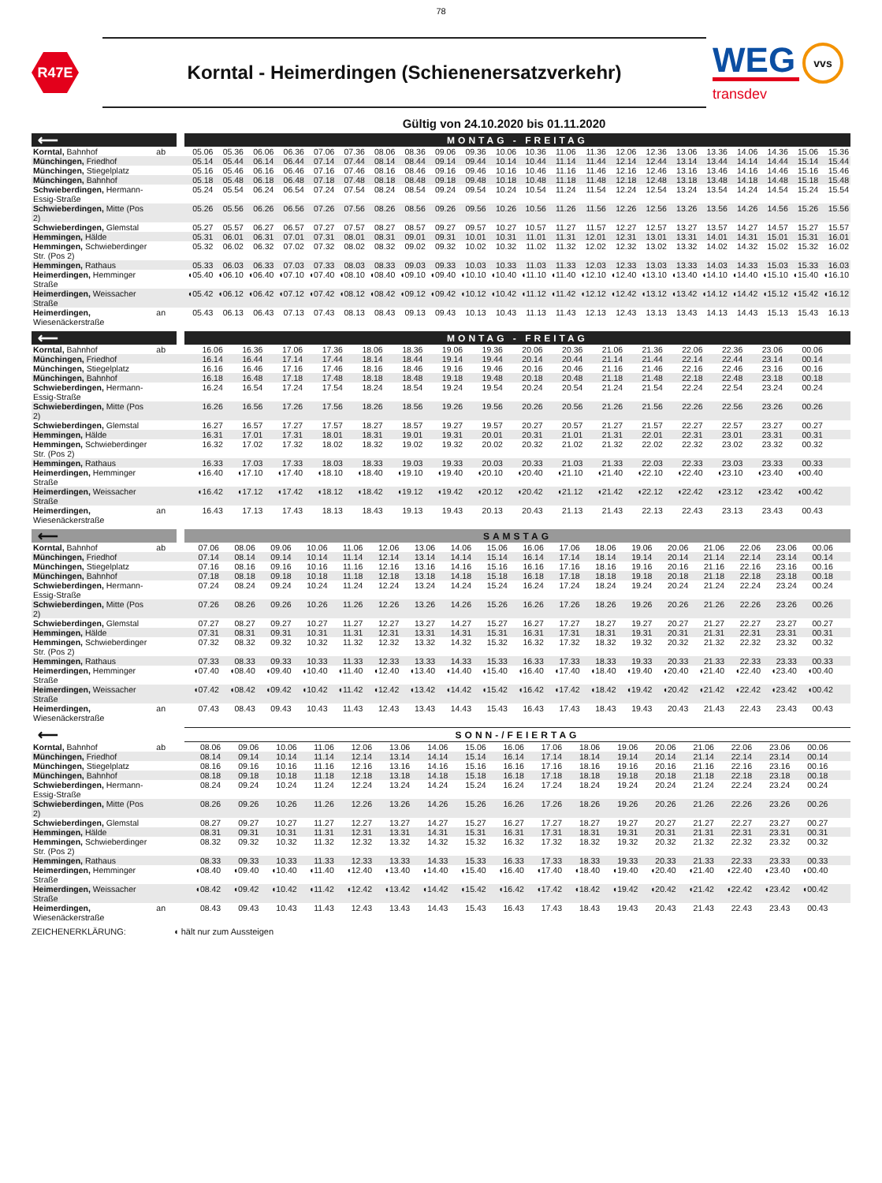78
R47E
Korntal - Heimerdingen (Schienenersatzverkehr)
WEG
transdev
vvs
Gültig von 24.10.2020 bis 01.11.2020
| ⟵ | | | MONTAG - FREITAG | | | | | | | | | | | | | | | | | | | | | |
| --- | --- | --- | --- | --- | --- | --- | --- | --- | --- | --- | --- | --- | --- | --- | --- | --- | --- | --- | --- | --- | --- | --- | --- | --- |
| Korntal, Bahnhof | ab | | 05.06 | 05.36 | 06.06 | 06.36 | 07.06 | 07.36 | 08.06 | 08.36 | 09.06 | 09.36 | 10.06 | 10.36 | 11.06 | 11.36 | 12.06 | 12.36 | 13.06 | 13.36 | 14.06 | 14.36 | 15.06 | 15.36 |
| Münchingen, Friedhof | | | 05.14 | 05.44 | 06.14 | 06.44 | 07.14 | 07.44 | 08.14 | 08.44 | 09.14 | 09.44 | 10.14 | 10.44 | 11.14 | 11.44 | 12.14 | 12.44 | 13.14 | 13.44 | 14.14 | 14.44 | 15.14 | 15.44 |
| Münchingen, Stiegelplatz | | | 05.16 | 05.46 | 06.16 | 06.46 | 07.16 | 07.46 | 08.16 | 08.46 | 09.16 | 09.46 | 10.16 | 10.46 | 11.16 | 11.46 | 12.16 | 12.46 | 13.16 | 13.46 | 14.16 | 14.46 | 15.16 | 15.46 |
| Münchingen, Bahnhof | | | 05.18 | 05.48 | 06.18 | 06.48 | 07.18 | 07.48 | 08.18 | 08.48 | 09.18 | 09.48 | 10.18 | 10.48 | 11.18 | 11.48 | 12.18 | 12.48 | 13.18 | 13.48 | 14.18 | 14.48 | 15.18 | 15.48 |
| Schwieberdingen, Hermann-Essig-Straße | | | 05.24 | 05.54 | 06.24 | 06.54 | 07.24 | 07.54 | 08.24 | 08.54 | 09.24 | 09.54 | 10.24 | 10.54 | 11.24 | 11.54 | 12.24 | 12.54 | 13.24 | 13.54 | 14.24 | 14.54 | 15.24 | 15.54 |
| Schwieberdingen, Mitte (Pos 2) | | | 05.26 | 05.56 | 06.26 | 06.56 | 07.26 | 07.56 | 08.26 | 08.56 | 09.26 | 09.56 | 10.26 | 10.56 | 11.26 | 11.56 | 12.26 | 12.56 | 13.26 | 13.56 | 14.26 | 14.56 | 15.26 | 15.56 |
| Schwieberdingen, Glemstal | | | 05.27 | 05.57 | 06.27 | 06.57 | 07.27 | 07.57 | 08.27 | 08.57 | 09.27 | 09.57 | 10.27 | 10.57 | 11.27 | 11.57 | 12.27 | 12.57 | 13.27 | 13.57 | 14.27 | 14.57 | 15.27 | 15.57 |
| Hemmingen, Hälde | | | 05.31 | 06.01 | 06.31 | 07.01 | 07.31 | 08.01 | 08.31 | 09.01 | 09.31 | 10.01 | 10.31 | 11.01 | 11.31 | 12.01 | 12.31 | 13.01 | 13.31 | 14.01 | 14.31 | 15.01 | 15.31 | 16.01 |
| Hemmingen, Schwieberdinger Str. (Pos 2) | | | 05.32 | 06.02 | 06.32 | 07.02 | 07.32 | 08.02 | 08.32 | 09.02 | 09.32 | 10.02 | 10.32 | 11.02 | 11.32 | 12.02 | 12.32 | 13.02 | 13.32 | 14.02 | 14.32 | 15.02 | 15.32 | 16.02 |
| Hemmingen, Rathaus | | | 05.33 | 06.03 | 06.33 | 07.03 | 07.33 | 08.03 | 08.33 | 09.03 | 09.33 | 10.03 | 10.33 | 11.03 | 11.33 | 12.03 | 12.33 | 13.03 | 13.33 | 14.03 | 14.33 | 15.03 | 15.33 | 16.03 |
| Heimerdingen, Hemminger Straße | | | ◖05.40 | ◖06.10 | ◖06.40 | ◖07.10 | ◖07.40 | ◖08.10 | ◖08.40 | ◖09.10 | ◖09.40 | ◖10.10 | ◖10.40 | ◖11.10 | ◖11.40 | ◖12.10 | ◖12.40 | ◖13.10 | ◖13.40 | ◖14.10 | ◖14.40 | ◖15.10 | ◖15.40 | ◖16.10 |
| Heimerdingen, Weissacher Straße | | | ◖05.42 | ◖06.12 | ◖06.42 | ◖07.12 | ◖07.42 | ◖08.12 | ◖08.42 | ◖09.12 | ◖09.42 | ◖10.12 | ◖10.42 | ◖11.12 | ◖11.42 | ◖12.12 | ◖12.42 | ◖13.12 | ◖13.42 | ◖14.12 | ◖14.42 | ◖15.12 | ◖15.42 | ◖16.12 |
| Heimerdingen, Wiesenäckerstraße | an | | 05.43 | 06.13 | 06.43 | 07.13 | 07.43 | 08.13 | 08.43 | 09.13 | 09.43 | 10.13 | 10.43 | 11.13 | 11.43 | 12.13 | 12.43 | 13.13 | 13.43 | 14.13 | 14.43 | 15.13 | 15.43 | 16.13 |
| ⟵ | | | MONTAG - FREITAG | | | | | | | | | | | | | | | | | | | | | |
| --- | --- | --- | --- | --- | --- | --- | --- | --- | --- | --- | --- | --- | --- | --- | --- | --- | --- | --- | --- | --- | --- | --- | --- | --- |
| Korntal, Bahnhof | ab | | 16.06 | 16.36 | 17.06 | 17.36 | 18.06 | 18.36 | 19.06 | 19.36 | 20.06 | 20.36 | 21.06 | 21.36 | 22.06 | 22.36 | 23.06 | 00.06 | | | | | | |
| Münchingen, Friedhof | | | 16.14 | 16.44 | 17.14 | 17.44 | 18.14 | 18.44 | 19.14 | 19.44 | 20.14 | 20.44 | 21.14 | 21.44 | 22.14 | 22.44 | 23.14 | 00.14 | | | | | | |
| Münchingen, Stiegelplatz | | | 16.16 | 16.46 | 17.16 | 17.46 | 18.16 | 18.46 | 19.16 | 19.46 | 20.16 | 20.46 | 21.16 | 21.46 | 22.16 | 22.46 | 23.16 | 00.16 | | | | | | |
| Münchingen, Bahnhof | | | 16.18 | 16.48 | 17.18 | 17.48 | 18.18 | 18.48 | 19.18 | 19.48 | 20.18 | 20.48 | 21.18 | 21.48 | 22.18 | 22.48 | 23.18 | 00.18 | | | | | | |
| Schwieberdingen, Hermann-Essig-Straße | | | 16.24 | 16.54 | 17.24 | 17.54 | 18.24 | 18.54 | 19.24 | 19.54 | 20.24 | 20.54 | 21.24 | 21.54 | 22.24 | 22.54 | 23.24 | 00.24 | | | | | | |
| Schwieberdingen, Mitte (Pos 2) | | | 16.26 | 16.56 | 17.26 | 17.56 | 18.26 | 18.56 | 19.26 | 19.56 | 20.26 | 20.56 | 21.26 | 21.56 | 22.26 | 22.56 | 23.26 | 00.26 | | | | | | |
| Schwieberdingen, Glemstal | | | 16.27 | 16.57 | 17.27 | 17.57 | 18.27 | 18.57 | 19.27 | 19.57 | 20.27 | 20.57 | 21.27 | 21.57 | 22.27 | 22.57 | 23.27 | 00.27 | | | | | | |
| Hemmingen, Hälde | | | 16.31 | 17.01 | 17.31 | 18.01 | 18.31 | 19.01 | 19.31 | 20.01 | 20.31 | 21.01 | 21.31 | 22.01 | 22.31 | 23.01 | 23.31 | 00.31 | | | | | | |
| Hemmingen, Schwieberdinger Str. (Pos 2) | | | 16.32 | 17.02 | 17.32 | 18.02 | 18.32 | 19.02 | 19.32 | 20.02 | 20.32 | 21.02 | 21.32 | 22.02 | 22.32 | 23.02 | 23.32 | 00.32 | | | | | | |
| Hemmingen, Rathaus | | | 16.33 | 17.03 | 17.33 | 18.03 | 18.33 | 19.03 | 19.33 | 20.03 | 20.33 | 21.03 | 21.33 | 22.03 | 22.33 | 23.03 | 23.33 | 00.33 | | | | | | |
| Heimerdingen, Hemminger Straße | | | ◖16.40 | ◖17.10 | ◖17.40 | ◖18.10 | ◖18.40 | ◖19.10 | ◖19.40 | ◖20.10 | ◖20.40 | ◖21.10 | ◖21.40 | ◖22.10 | ◖22.40 | ◖23.10 | ◖23.40 | ◖00.40 | | | | | | |
| Heimerdingen, Weissacher Straße | | | ◖16.42 | ◖17.12 | ◖17.42 | ◖18.12 | ◖18.42 | ◖19.12 | ◖19.42 | ◖20.12 | ◖20.42 | ◖21.12 | ◖21.42 | ◖22.12 | ◖22.42 | ◖23.12 | ◖23.42 | ◖00.42 | | | | | | |
| Heimerdingen, Wiesenäckerstraße | an | | 16.43 | 17.13 | 17.43 | 18.13 | 18.43 | 19.13 | 19.43 | 20.13 | 20.43 | 21.13 | 21.43 | 22.13 | 22.43 | 23.13 | 23.43 | 00.43 | | | | | | |
| ⟵ | | | SAMSTAG | | | | | | | | | | | | | | | | | | | | | |
| --- | --- | --- | --- | --- | --- | --- | --- | --- | --- | --- | --- | --- | --- | --- | --- | --- | --- | --- | --- | --- | --- | --- | --- | --- |
| Korntal, Bahnhof | ab | | 07.06 | 08.06 | 09.06 | 10.06 | 11.06 | 12.06 | 13.06 | 14.06 | 15.06 | 16.06 | 17.06 | 18.06 | 19.06 | 20.06 | 21.06 | 22.06 | 23.06 | 00.06 | | | | |
| Münchingen, Friedhof | | | 07.14 | 08.14 | 09.14 | 10.14 | 11.14 | 12.14 | 13.14 | 14.14 | 15.14 | 16.14 | 17.14 | 18.14 | 19.14 | 20.14 | 21.14 | 22.14 | 23.14 | 00.14 | | | | |
| Münchingen, Stiegelplatz | | | 07.16 | 08.16 | 09.16 | 10.16 | 11.16 | 12.16 | 13.16 | 14.16 | 15.16 | 16.16 | 17.16 | 18.16 | 19.16 | 20.16 | 21.16 | 22.16 | 23.16 | 00.16 | | | | |
| Münchingen, Bahnhof | | | 07.18 | 08.18 | 09.18 | 10.18 | 11.18 | 12.18 | 13.18 | 14.18 | 15.18 | 16.18 | 17.18 | 18.18 | 19.18 | 20.18 | 21.18 | 22.18 | 23.18 | 00.18 | | | | |
| Schwieberdingen, Hermann-Essig-Straße | | | 07.24 | 08.24 | 09.24 | 10.24 | 11.24 | 12.24 | 13.24 | 14.24 | 15.24 | 16.24 | 17.24 | 18.24 | 19.24 | 20.24 | 21.24 | 22.24 | 23.24 | 00.24 | | | | |
| Schwieberdingen, Mitte (Pos 2) | | | 07.26 | 08.26 | 09.26 | 10.26 | 11.26 | 12.26 | 13.26 | 14.26 | 15.26 | 16.26 | 17.26 | 18.26 | 19.26 | 20.26 | 21.26 | 22.26 | 23.26 | 00.26 | | | | |
| Schwieberdingen, Glemstal | | | 07.27 | 08.27 | 09.27 | 10.27 | 11.27 | 12.27 | 13.27 | 14.27 | 15.27 | 16.27 | 17.27 | 18.27 | 19.27 | 20.27 | 21.27 | 22.27 | 23.27 | 00.27 | | | | |
| Hemmingen, Hälde | | | 07.31 | 08.31 | 09.31 | 10.31 | 11.31 | 12.31 | 13.31 | 14.31 | 15.31 | 16.31 | 17.31 | 18.31 | 19.31 | 20.31 | 21.31 | 22.31 | 23.31 | 00.31 | | | | |
| Hemmingen, Schwieberdinger Str. (Pos 2) | | | 07.32 | 08.32 | 09.32 | 10.32 | 11.32 | 12.32 | 13.32 | 14.32 | 15.32 | 16.32 | 17.32 | 18.32 | 19.32 | 20.32 | 21.32 | 22.32 | 23.32 | 00.32 | | | | |
| Hemmingen, Rathaus | | | 07.33 | 08.33 | 09.33 | 10.33 | 11.33 | 12.33 | 13.33 | 14.33 | 15.33 | 16.33 | 17.33 | 18.33 | 19.33 | 20.33 | 21.33 | 22.33 | 23.33 | 00.33 | | | | |
| Heimerdingen, Hemminger Straße | | | ◖07.40 | ◖08.40 | ◖09.40 | ◖10.40 | ◖11.40 | ◖12.40 | ◖13.40 | ◖14.40 | ◖15.40 | ◖16.40 | ◖17.40 | ◖18.40 | ◖19.40 | ◖20.40 | ◖21.40 | ◖22.40 | ◖23.40 | ◖00.40 | | | | |
| Heimerdingen, Weissacher Straße | | | ◖07.42 | ◖08.42 | ◖09.42 | ◖10.42 | ◖11.42 | ◖12.42 | ◖13.42 | ◖14.42 | ◖15.42 | ◖16.42 | ◖17.42 | ◖18.42 | ◖19.42 | ◖20.42 | ◖21.42 | ◖22.42 | ◖23.42 | ◖00.42 | | | | |
| Heimerdingen, Wiesenäckerstraße | an | | 07.43 | 08.43 | 09.43 | 10.43 | 11.43 | 12.43 | 13.43 | 14.43 | 15.43 | 16.43 | 17.43 | 18.43 | 19.43 | 20.43 | 21.43 | 22.43 | 23.43 | 00.43 | | | | |
| ⟵ | | | SONN-/FEIERTAG | | | | | | | | | | | | | | | | | | | | | |
| --- | --- | --- | --- | --- | --- | --- | --- | --- | --- | --- | --- | --- | --- | --- | --- | --- | --- | --- | --- | --- | --- | --- | --- | --- |
| Korntal, Bahnhof | ab | | 08.06 | 09.06 | 10.06 | 11.06 | 12.06 | 13.06 | 14.06 | 15.06 | 16.06 | 17.06 | 18.06 | 19.06 | 20.06 | 21.06 | 22.06 | 23.06 | 00.06 | | | | | |
| Münchingen, Friedhof | | | 08.14 | 09.14 | 10.14 | 11.14 | 12.14 | 13.14 | 14.14 | 15.14 | 16.14 | 17.14 | 18.14 | 19.14 | 20.14 | 21.14 | 22.14 | 23.14 | 00.14 | | | | | |
| Münchingen, Stiegelplatz | | | 08.16 | 09.16 | 10.16 | 11.16 | 12.16 | 13.16 | 14.16 | 15.16 | 16.16 | 17.16 | 18.16 | 19.16 | 20.16 | 21.16 | 22.16 | 23.16 | 00.16 | | | | | |
| Münchingen, Bahnhof | | | 08.18 | 09.18 | 10.18 | 11.18 | 12.18 | 13.18 | 14.18 | 15.18 | 16.18 | 17.18 | 18.18 | 19.18 | 20.18 | 21.18 | 22.18 | 23.18 | 00.18 | | | | | |
| Schwieberdingen, Hermann-Essig-Straße | | | 08.24 | 09.24 | 10.24 | 11.24 | 12.24 | 13.24 | 14.24 | 15.24 | 16.24 | 17.24 | 18.24 | 19.24 | 20.24 | 21.24 | 22.24 | 23.24 | 00.24 | | | | | |
| Schwieberdingen, Mitte (Pos 2) | | | 08.26 | 09.26 | 10.26 | 11.26 | 12.26 | 13.26 | 14.26 | 15.26 | 16.26 | 17.26 | 18.26 | 19.26 | 20.26 | 21.26 | 22.26 | 23.26 | 00.26 | | | | | |
| Schwieberdingen, Glemstal | | | 08.27 | 09.27 | 10.27 | 11.27 | 12.27 | 13.27 | 14.27 | 15.27 | 16.27 | 17.27 | 18.27 | 19.27 | 20.27 | 21.27 | 22.27 | 23.27 | 00.27 | | | | | |
| Hemmingen, Hälde | | | 08.31 | 09.31 | 10.31 | 11.31 | 12.31 | 13.31 | 14.31 | 15.31 | 16.31 | 17.31 | 18.31 | 19.31 | 20.31 | 21.31 | 22.31 | 23.31 | 00.31 | | | | | |
| Hemmingen, Schwieberdinger Str. (Pos 2) | | | 08.32 | 09.32 | 10.32 | 11.32 | 12.32 | 13.32 | 14.32 | 15.32 | 16.32 | 17.32 | 18.32 | 19.32 | 20.32 | 21.32 | 22.32 | 23.32 | 00.32 | | | | | |
| Hemmingen, Rathaus | | | 08.33 | 09.33 | 10.33 | 11.33 | 12.33 | 13.33 | 14.33 | 15.33 | 16.33 | 17.33 | 18.33 | 19.33 | 20.33 | 21.33 | 22.33 | 23.33 | 00.33 | | | | | |
| Heimerdingen, Hemminger Straße | | | ◖08.40 | ◖09.40 | ◖10.40 | ◖11.40 | ◖12.40 | ◖13.40 | ◖14.40 | ◖15.40 | ◖16.40 | ◖17.40 | ◖18.40 | ◖19.40 | ◖20.40 | ◖21.40 | ◖22.40 | ◖23.40 | ◖00.40 | | | | | |
| Heimerdingen, Weissacher Straße | | | ◖08.42 | ◖09.42 | ◖10.42 | ◖11.42 | ◖12.42 | ◖13.42 | ◖14.42 | ◖15.42 | ◖16.42 | ◖17.42 | ◖18.42 | ◖19.42 | ◖20.42 | ◖21.42 | ◖22.42 | ◖23.42 | ◖00.42 | | | | | |
| Heimerdingen, Wiesenäckerstraße | an | | 08.43 | 09.43 | 10.43 | 11.43 | 12.43 | 13.43 | 14.43 | 15.43 | 16.43 | 17.43 | 18.43 | 19.43 | 20.43 | 21.43 | 22.43 | 23.43 | 00.43 | | | | | |
ZEICHENERKLÄRUNG: ◖ hält nur zum Aussteigen